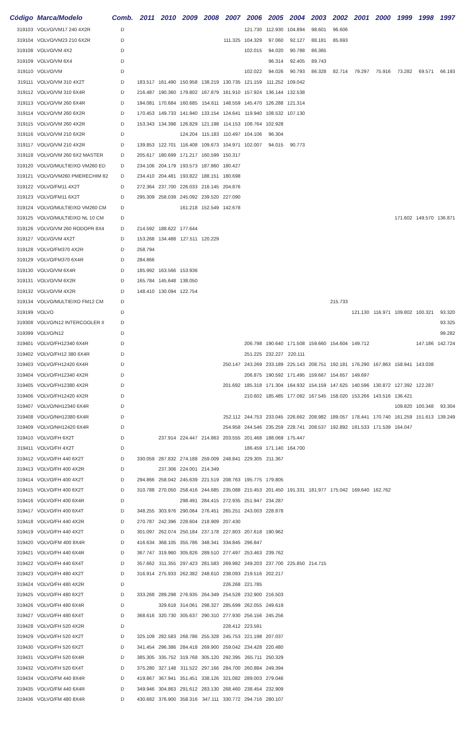| Código | Marca/Modelo | Comb. | 2011 | 2010 | 2009 | 2008 | 2007 | 2006 | 2005 | 2004 | 2003 | 2002 | 2001 | 2000 | 1999 | 1998 | 1997 |
| --- | --- | --- | --- | --- | --- | --- | --- | --- | --- | --- | --- | --- | --- | --- | --- | --- | --- |
| 319103 | VOLVO/VM17 240 4X2R | D | | | | | | 121.730 | 112.930 | 104.894 | 98.601 | 96.606 | | | | | |
| 319104 | VOLVO/VM23 210 6X2R | D | | | | | 111.325 | 104.329 | 97.060 | 92.127 | 88.181 | 85.693 | | | | | |
| 319108 | VOLVO/VM 4X2 | D | | | | | | 102.015 | 94.020 | 90.788 | 86.365 | | | | | | |
| 319109 | VOLVO/VM 6X4 | D | | | | | | | 96.314 | 92.405 | 89.743 | | | | | | |
| 319110 | VOLVO/VM | D | | | | | | 102.022 | 94.026 | 90.793 | 86.328 | 82.714 | 79.297 | 75.916 | 73.282 | 69.571 | 66.193 |
| 319111 | VOLVO/VM 310 4X2T | D | 183.517 | 161.490 | 150.958 | 138.219 | 130.735 | 121.159 | 111.252 | 109.042 | | | | | | | |
| 319112 | VOLVO/VM 310 6X4R | D | 216.487 | 190.360 | 179.802 | 167.879 | 161.910 | 157.924 | 136.144 | 132.538 | | | | | | | |
| 319113 | VOLVO/VM 260 6X4R | D | 194.081 | 170.684 | 160.685 | 154.611 | 148.559 | 145.470 | 126.288 | 121.314 | | | | | | | |
| 319114 | VOLVO/VM 260 6X2R | D | 170.453 | 149.733 | 141.940 | 133.154 | 124.641 | 119.940 | 108.532 | 107.130 | | | | | | | |
| 319115 | VOLVO/VM 260 4X2R | D | 153.343 | 134.398 | 126.829 | 121.198 | 114.153 | 108.764 | 102.928 | | | | | | | | |
| 319116 | VOLVO/VM 210 6X2R | D | | | 124.204 | 115.183 | 110.497 | 104.106 | 96.304 | | | | | | | | |
| 319117 | VOLVO/VM 210 4X2R | D | 139.853 | 122.701 | 116.408 | 109.673 | 104.971 | 102.007 | 94.015 | 90.773 | | | | | | | |
| 319118 | VOLVO/VM 260 6X2 MASTER | D | 205.617 | 180.699 | 171.217 | 160.599 | 150.317 | | | | | | | | | | |
| 319120 | VOLVO/MULTIEIXO VM260 ED | D | 234.106 | 204.179 | 193.573 | 187.860 | 180.427 | | | | | | | | | | |
| 319121 | VOLVO/VM260 PMERECHIM 82 | D | 234.410 | 204.481 | 193.822 | 188.151 | 180.698 | | | | | | | | | | |
| 319122 | VOLVO/FM11 4X2T | D | 272.364 | 237.700 | 226.033 | 216.145 | 204.876 | | | | | | | | | | |
| 319123 | VOLVO/FM11 6X2T | D | 295.309 | 258.039 | 245.092 | 239.520 | 227.090 | | | | | | | | | | |
| 319124 | VOLVO/MULTIEIXO VM260 CM | D | | | 161.218 | 152.549 | 142.678 | | | | | | | | | | |
| 319125 | VOLVO/MULTIEIXO NL 10 CM | D | | | | | | | | | | | | | 171.602 | 149.570 | 136.871 |
| 319126 | VOLVO/VM 260 RODOPR 8X4 | D | 214.592 | 188.622 | 177.644 | | | | | | | | | | | | |
| 319127 | VOLVO/VM 4X2T | D | 153.268 | 134.488 | 127.511 | 120.229 | | | | | | | | | | | |
| 319128 | VOLVO/FM370 4X2R | D | 258.794 | | | | | | | | | | | | | | |
| 319129 | VOLVO/FM370 6X4R | D | 284.866 | | | | | | | | | | | | | | |
| 319130 | VOLVO/VM 6X4R | D | 185.992 | 163.566 | 153.936 | | | | | | | | | | | | |
| 319131 | VOLVO/VM 6X2R | D | 165.784 | 145.648 | 138.050 | | | | | | | | | | | | |
| 319132 | VOLVO/VM 4X2R | D | 148.410 | 130.094 | 122.754 | | | | | | | | | | | | |
| 319134 | VOLVO/MULTIEIXO FM12 CM | D | | | | | | | | | | 215.733 | | | | | |
| 319199 | VOLVO | D | | | | | | | | | | | 121.130 | 116.971 | 109.802 | 100.321 | 93.320 |
| 319308 | VOLVO/N12 INTERCOOLER II | D | | | | | | | | | | | | | | | 93.325 |
| 319399 | VOLVO/N12 | D | | | | | | | | | | | | | | | 99.282 |
| 319401 | VOLVO/FH12340 6X4R | D | | | | | | 206.798 | 190.640 | 171.508 | 159.660 | 154.604 | 149.712 | | | 147.186 | 142.724 |
| 319402 | VOLVO/FH12 380 6X4R | D | | | | | | 251.225 | 232.227 | 220.111 | | | | | | | |
| 319403 | VOLVO/FH12420 6X4R | D | | | | | 250.147 | 243.269 | 233.189 | 225.143 | 208.751 | 192.181 | 176.290 | 167.863 | 158.941 | 143.038 | |
| 319404 | VOLVO/FH12340 4X2R | D | | | | | | 206.875 | 190.592 | 171.495 | 159.667 | 154.657 | 149.697 | | | | |
| 319405 | VOLVO/FH12380 4X2R | D | | | | | 201.692 | 185.318 | 171.304 | 164.932 | 154.159 | 147.625 | 140.596 | 130.872 | 127.392 | 122.287 | |
| 319406 | VOLVO/FH12420 4X2R | D | | | | | | 210.602 | 185.485 | 177.082 | 167.545 | 158.020 | 153.266 | 143.516 | 136.421 | | |
| 319407 | VOLVO/NH12340 6X4R | D | | | | | | | | | | | | | 109.820 | 100.348 | 93.304 |
| 319408 | VOLVO/NH12380 6X4R | D | | | | | 252.112 | 244.753 | 233.045 | 226.662 | 208.982 | 189.057 | 178.441 | 170.740 | 161.259 | 151.613 | 139.249 |
| 319409 | VOLVO/NH12420 6X4R | D | | | | | 254.958 | 244.546 | 235.259 | 228.741 | 208.537 | 192.892 | 181.533 | 171.539 | 164.047 | | |
| 319410 | VOLVO/FH 6X2T | D | | 237.914 | 224.447 | 214.863 | 203.555 | 201.468 | 188.069 | 175.447 | | | | | | | |
| 319411 | VOLVO/FH 4X2T | D | | | | | | 186.459 | 171.140 | 164.700 | | | | | | | |
| 319412 | VOLVO/FH 440 6X2T | D | 330.059 | 287.832 | 274.188 | 259.009 | 248.841 | 229.305 | 211.367 | | | | | | | | |
| 319413 | VOLVO/FH 400 4X2R | D | | 237.306 | 224.001 | 214.349 | | | | | | | | | | | |
| 319414 | VOLVO/FH 400 4X2T | D | 294.866 | 258.042 | 245.639 | 221.519 | 208.763 | 195.775 | 179.805 | | | | | | | | |
| 319415 | VOLVO/FH 400 6X2T | D | 310.788 | 270.050 | 258.416 | 244.685 | 235.088 | 215.453 | 201.450 | 191.331 | 181.977 | 175.042 | 169.640 | 162.762 | | | |
| 319416 | VOLVO/FH 400 6X4R | D | | | 298.491 | 284.415 | 272.935 | 251.947 | 234.287 | | | | | | | | |
| 319417 | VOLVO/FH 400 6X4T | D | 348.255 | 303.976 | 290.064 | 276.451 | 265.251 | 243.003 | 228.878 | | | | | | | | |
| 319418 | VOLVO/FH 440 4X2R | D | 270.787 | 242.396 | 228.604 | 218.909 | 207.430 | | | | | | | | | | |
| 319419 | VOLVO/FH 440 4X2T | D | 301.097 | 262.074 | 250.184 | 237.178 | 227.803 | 207.618 | 190.962 | | | | | | | | |
| 319420 | VOLVO/FM 400 8X4R | D | 416.634 | 368.105 | 355.786 | 348.341 | 334.845 | 296.847 | | | | | | | | | |
| 319421 | VOLVO/FH 440 6X4R | D | 367.747 | 319.960 | 305.826 | 289.510 | 277.497 | 253.463 | 239.762 | | | | | | | | |
| 319422 | VOLVO/FH 440 6X4T | D | 357.662 | 311.355 | 297.423 | 281.583 | 269.982 | 249.203 | 237.700 | 225.850 | 214.715 | | | | | | |
| 319423 | VOLVO/FH 480 4X2T | D | 316.914 | 275.933 | 262.382 | 248.610 | 238.093 | 219.516 | 202.217 | | | | | | | | |
| 319424 | VOLVO/FH 480 4X2R | D | | | | | 226.268 | 221.785 | | | | | | | | | |
| 319425 | VOLVO/FH 480 6X2T | D | 333.268 | 289.298 | 276.935 | 264.349 | 254.528 | 232.900 | 216.503 | | | | | | | | |
| 319426 | VOLVO/FH 480 6X4R | D | | 329.618 | 314.061 | 298.327 | 285.699 | 262.055 | 249.619 | | | | | | | | |
| 319427 | VOLVO/FH 480 6X4T | D | 368.616 | 320.730 | 305.637 | 290.310 | 277.930 | 256.156 | 245.256 | | | | | | | | |
| 319428 | VOLVO/FH 520 4X2R | D | | | | | 228.412 | 223.591 | | | | | | | | | |
| 319429 | VOLVO/FH 520 4X2T | D | 325.109 | 282.583 | 268.786 | 255.328 | 245.753 | 221.198 | 207.037 | | | | | | | | |
| 319430 | VOLVO/FH 520 6X2T | D | 341.454 | 296.386 | 284.418 | 269.900 | 259.042 | 234.428 | 220.480 | | | | | | | | |
| 319431 | VOLVO/FH 520 6X4R | D | 385.305 | 335.752 | 319.768 | 305.120 | 292.395 | 265.711 | 250.329 | | | | | | | | |
| 319432 | VOLVO/FH 520 6X4T | D | 375.280 | 327.148 | 311.522 | 297.166 | 284.700 | 260.884 | 249.394 | | | | | | | | |
| 319434 | VOLVO/FM 440 8X4R | D | 419.867 | 367.941 | 351.451 | 338.126 | 321.082 | 289.003 | 279.046 | | | | | | | | |
| 319435 | VOLVO/FM 440 6X4R | D | 349.946 | 304.863 | 291.612 | 283.130 | 268.460 | 238.454 | 232.909 | | | | | | | | |
| 319436 | VOLVO/FM 480 8X4R | D | 430.682 | 376.900 | 358.316 | 347.111 | 330.772 | 294.716 | 280.107 | | | | | | | | |